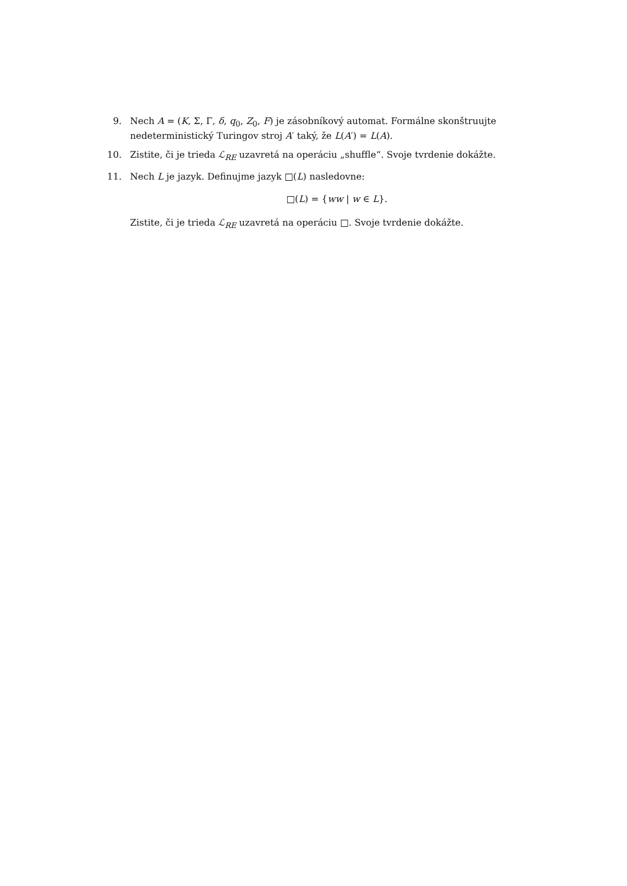9. Nech A = (K, Σ, Γ, δ, q<sub>0</sub>, Z<sub>0</sub>, F) je zásobníkový automat. Formálne skonštruujte nedeterministický Turingov stroj A′ taký, že L(A′) = L(A).
10. Zistite, či je trieda ℒ<sub>RE</sub> uzavretá na operáciu „shuffle“. Svoje tvrdenie dokážte.
11. Nech L je jazyk. Definujme jazyk □(L) nasledovne:
□(L) = {ww | w ∈ L}.
Zistite, či je trieda ℒ<sub>RE</sub> uzavretá na operáciu □. Svoje tvrdenie dokážte.